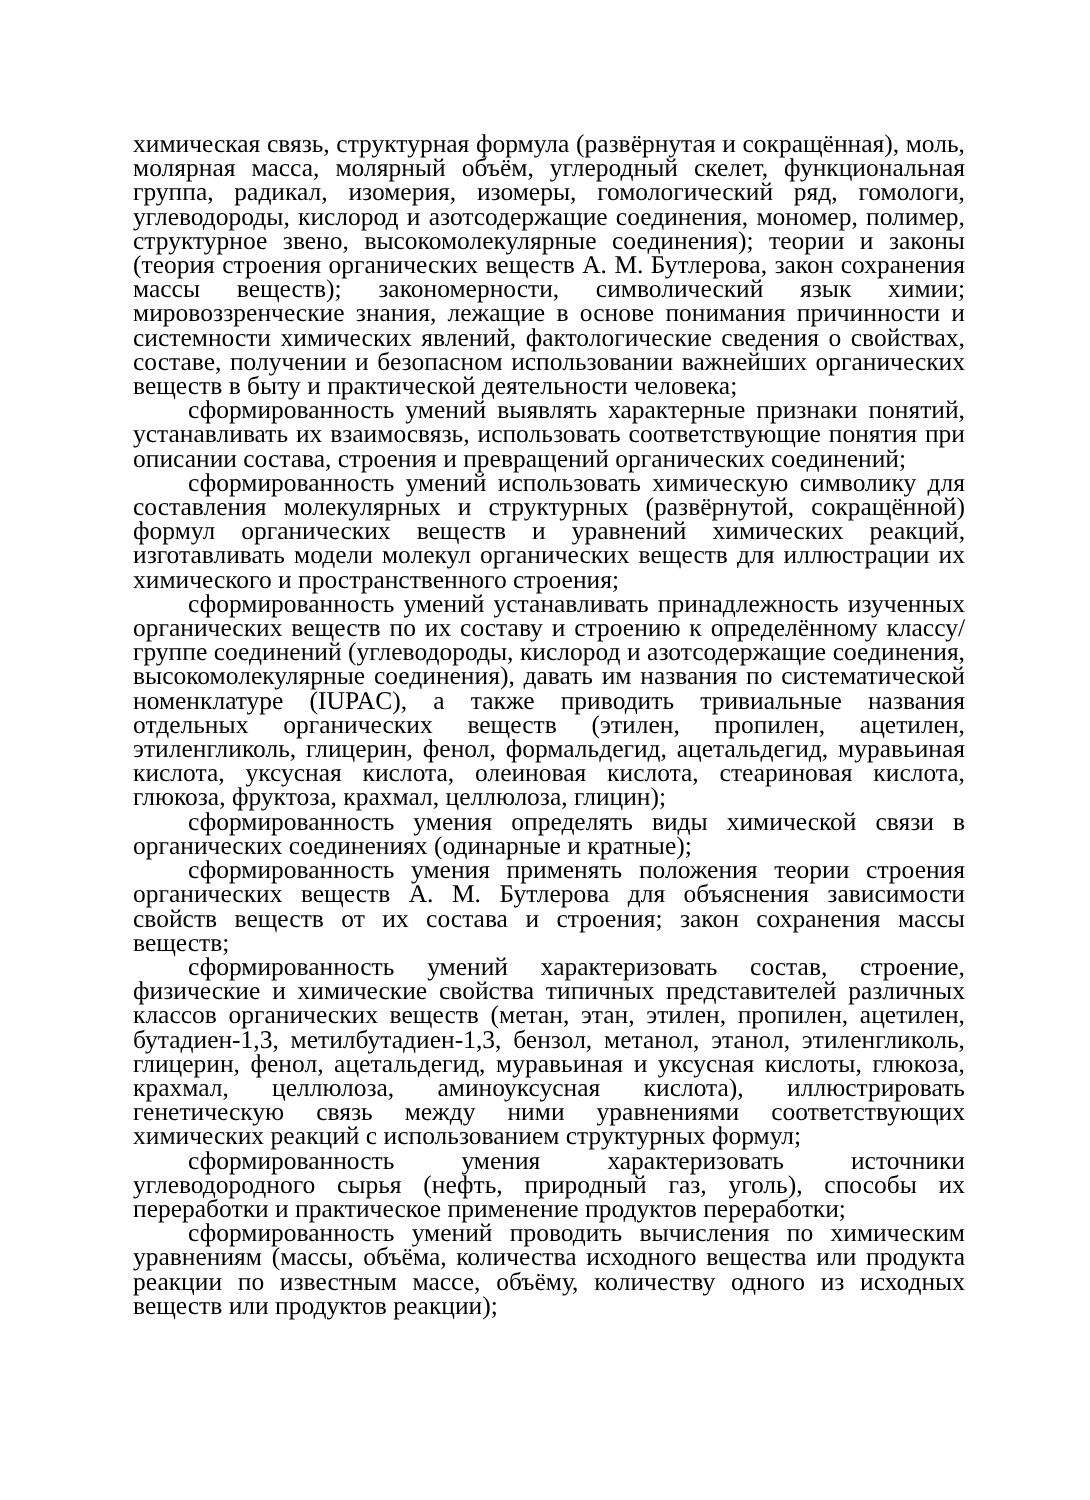химическая связь, структурная формула (развёрнутая и сокращённая), моль, молярная масса, молярный объём, углеродный скелет, функциональная группа, радикал, изомерия, изомеры, гомологический ряд, гомологи, углеводороды, кислород и азотсодержащие соединения, мономер, полимер, структурное звено, высокомолекулярные соединения); теории и законы (теория строения органических веществ А. М. Бутлерова, закон сохранения массы веществ); закономерности, символический язык химии; мировоззренческие знания, лежащие в основе понимания причинности и системности химических явлений, фактологические сведения о свойствах, составе, получении и безопасном использовании важнейших органических веществ в быту и практической деятельности человека;
сформированность умений выявлять характерные признаки понятий, устанавливать их взаимосвязь, использовать соответствующие понятия при описании состава, строения и превращений органических соединений;
сформированность умений использовать химическую символику для составления молекулярных и структурных (развёрнутой, сокращённой) формул органических веществ и уравнений химических реакций, изготавливать модели молекул органических веществ для иллюстрации их химического и пространственного строения;
сформированность умений устанавливать принадлежность изученных органических веществ по их составу и строению к определённому классу/группе соединений (углеводороды, кислород и азотсодержащие соединения, высокомолекулярные соединения), давать им названия по систематической номенклатуре (IUPAC), а также приводить тривиальные названия отдельных органических веществ (этилен, пропилен, ацетилен, этиленгликоль, глицерин, фенол, формальдегид, ацетальдегид, муравьиная кислота, уксусная кислота, олеиновая кислота, стеариновая кислота, глюкоза, фруктоза, крахмал, целлюлоза, глицин);
сформированность умения определять виды химической связи в органических соединениях (одинарные и кратные);
сформированность умения применять положения теории строения органических веществ А. М. Бутлерова для объяснения зависимости свойств веществ от их состава и строения; закон сохранения массы веществ;
сформированность умений характеризовать состав, строение, физические и химические свойства типичных представителей различных классов органических веществ (метан, этан, этилен, пропилен, ацетилен, бутадиен-1,3, метилбутадиен-1,3, бензол, метанол, этанол, этиленгликоль, глицерин, фенол, ацетальдегид, муравьиная и уксусная кислоты, глюкоза, крахмал, целлюлоза, аминоуксусная кислота), иллюстрировать генетическую связь между ними уравнениями соответствующих химических реакций с использованием структурных формул;
сформированность умения характеризовать источники углеводородного сырья (нефть, природный газ, уголь), способы их переработки и практическое применение продуктов переработки;
сформированность умений проводить вычисления по химическим уравнениям (массы, объёма, количества исходного вещества или продукта реакции по известным массе, объёму, количеству одного из исходных веществ или продуктов реакции);